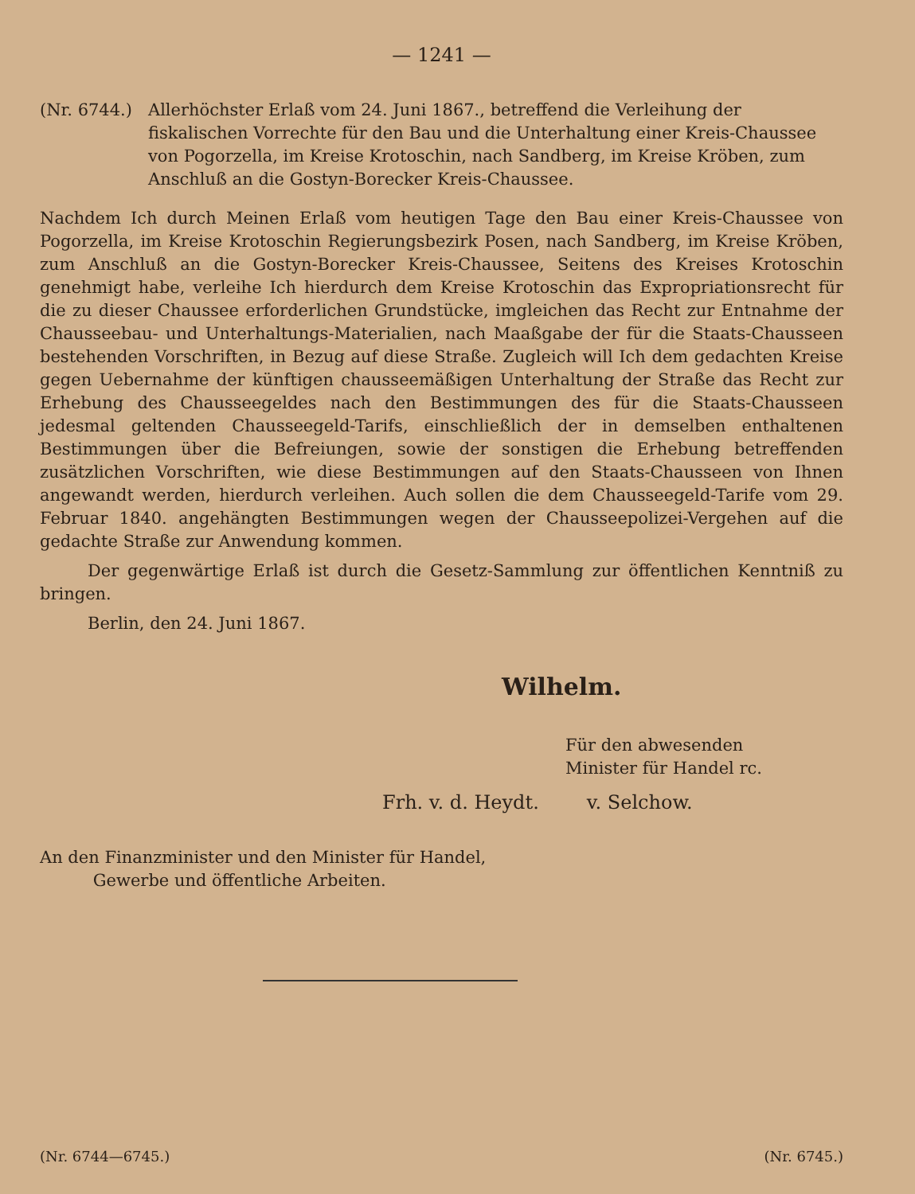— 1241 —
(Nr. 6744.) Allerhöchster Erlaß vom 24. Juni 1867., betreffend die Verleihung der fiskalischen Vorrechte für den Bau und die Unterhaltung einer Kreis-Chaussee von Pogorzella, im Kreise Krotoschin, nach Sandberg, im Kreise Kröben, zum Anschluß an die Gostyn-Borecker Kreis-Chaussee.
Nachdem Ich durch Meinen Erlaß vom heutigen Tage den Bau einer Kreis-Chaussee von Pogorzella, im Kreise Krotoschin Regierungsbezirk Posen, nach Sandberg, im Kreise Kröben, zum Anschluß an die Gostyn-Borecker Kreis-Chaussee, Seitens des Kreises Krotoschin genehmigt habe, verleihe Ich hierdurch dem Kreise Krotoschin das Expropriationsrecht für die zu dieser Chaussee erforderlichen Grundstücke, imgleichen das Recht zur Entnahme der Chausseebau- und Unterhaltungs-Materialien, nach Maaßgabe der für die Staats-Chausseen bestehenden Vorschriften, in Bezug auf diese Straße. Zugleich will Ich dem gedachten Kreise gegen Uebernahme der künftigen chausseemäßigen Unterhaltung der Straße das Recht zur Erhebung des Chausseegeldes nach den Bestimmungen des für die Staats-Chausseen jedesmal geltenden Chausseegeld-Tarifs, einschließlich der in demselben enthaltenen Bestimmungen über die Befreiungen, sowie der sonstigen die Erhebung betreffenden zusätzlichen Vorschriften, wie diese Bestimmungen auf den Staats-Chausseen von Ihnen angewandt werden, hierdurch verleihen. Auch sollen die dem Chausseegeld-Tarife vom 29. Februar 1840. angehängten Bestimmungen wegen der Chausseepolizei-Vergehen auf die gedachte Straße zur Anwendung kommen.
Der gegenwärtige Erlaß ist durch die Gesetz-Sammlung zur öffentlichen Kenntniß zu bringen.
Berlin, den 24. Juni 1867.
Wilhelm.
Für den abwesenden
Minister für Handel rc.
Frh. v. d. Heydt. v. Selchow.
An den Finanzminister und den Minister für Handel,
Gewerbe und öffentliche Arbeiten.
(Nr. 6744—6745.) (Nr. 6745.)